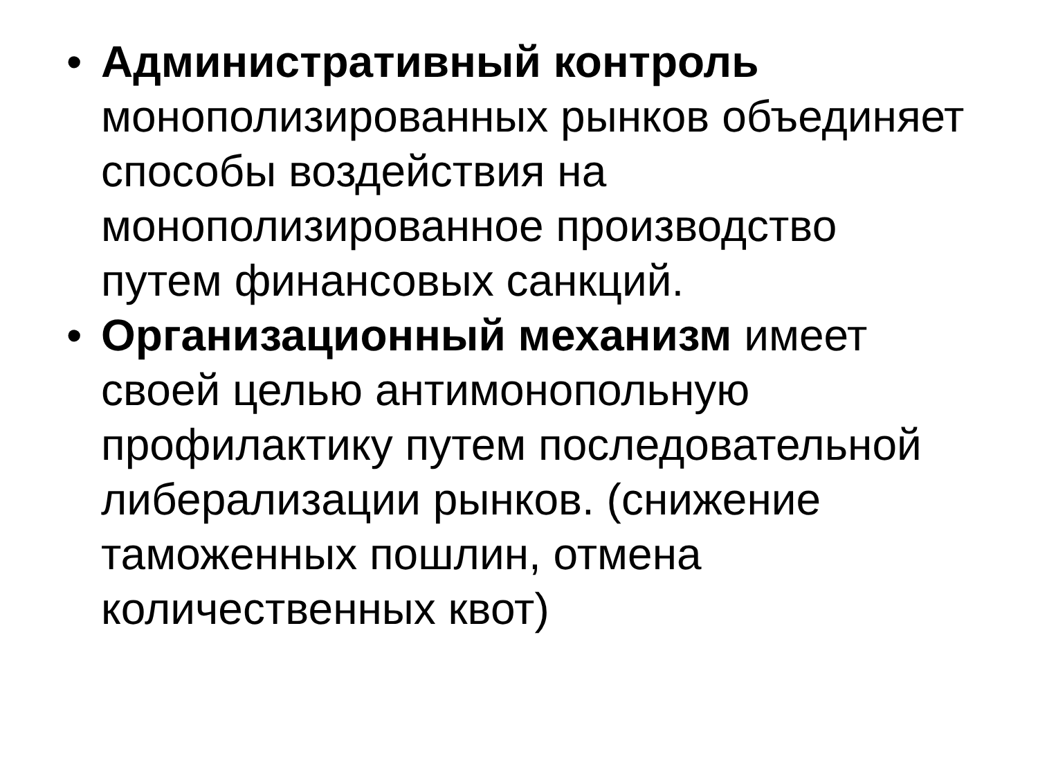• Административный контроль монополизированных рынков объединяет способы воздействия на монополизированное производство путем финансовых санкций.
• Организационный механизм имеет своей целью антимонопольную профилактику путем последовательной либерализации рынков. (снижение таможенных пошлин, отмена количественных квот)